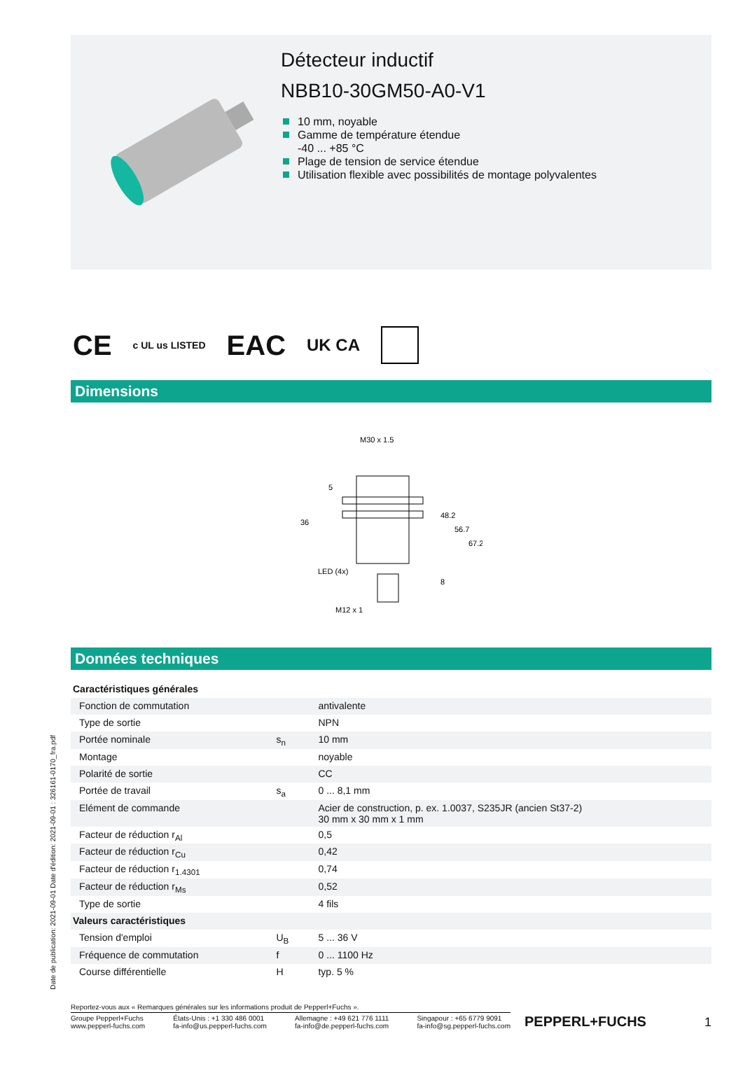Date de publication: 2021-09-01 Date d'édition: 2021-09-01 : 326161-0170_fra.pdf
Détecteur inductif
NBB10-30GM50-A0-V1
10 mm, noyable
Gamme de température étendue
-40 ... +85 °C
Plage de tension de service étendue
Utilisation flexible avec possibilités de montage polyvalentes
CE c UL us LISTED EAC UK CA
Dimensions
M30 x 1.5
36
LED (4x)
M12 x 1
48.2
56.7
67.2
5
8
Données techniques
| Caractéristiques générales | | |
| Fonction de commutation | | antivalente |
| Type de sortie | | NPN |
| Portée nominale | s<sub>n</sub> | 10 mm |
| Montage | | noyable |
| Polarité de sortie | | CC |
| Portée de travail | s<sub>a</sub> | 0 ... 8,1 mm |
| Elément de commande | | Acier de construction, p. ex. 1.0037, S235JR (ancien St37-2) 30 mm x 30 mm x 1 mm |
| Facteur de réduction r<sub>Al</sub> | | 0,5 |
| Facteur de réduction r<sub>Cu</sub> | | 0,42 |
| Facteur de réduction r<sub>1.4301</sub> | | 0,74 |
| Facteur de réduction r<sub>Ms</sub> | | 0,52 |
| Type de sortie | | 4 fils |
| Valeurs caractéristiques | | |
| Tension d'emploi | U<sub>B</sub> | 5 ... 36 V |
| Fréquence de commutation | f | 0 ... 1100 Hz |
| Course différentielle | H | typ. 5 % |
Reportez-vous aux « Remarques générales sur les informations produit de Pepperl+Fuchs ».
Groupe Pepperl+Fuchs
www.pepperl-fuchs.com
États-Unis : +1 330 486 0001
fa-info@us.pepperl-fuchs.com
Allemagne : +49 621 776 1111
fa-info@de.pepperl-fuchs.com
Singapour : +65 6779 9091
fa-info@sg.pepperl-fuchs.com
PEPPERL+FUCHS
1